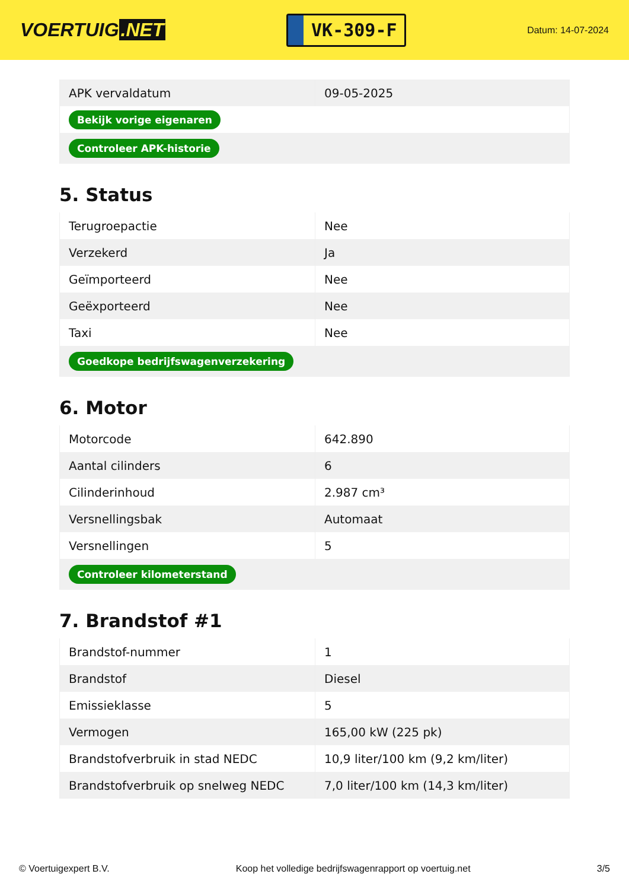VOERTUIG.NET
VK-309-F
Datum: 14-07-2024
| APK vervaldatum | 09-05-2025 |
| Bekijk vorige eigenaren | |
| Controleer APK-historie | |
5. Status
| Terugroepactie | Nee |
| Verzekerd | Ja |
| Geïmporteerd | Nee |
| Geëxporteerd | Nee |
| Taxi | Nee |
| Goedkope bedrijfswagenverzekering | |
6. Motor
| Motorcode | 642.890 |
| Aantal cilinders | 6 |
| Cilinderinhoud | 2.987 cm³ |
| Versnellingsbak | Automaat |
| Versnellingen | 5 |
| Controleer kilometerstand | |
7. Brandstof #1
| Brandstof-nummer | 1 |
| Brandstof | Diesel |
| Emissieklasse | 5 |
| Vermogen | 165,00 kW (225 pk) |
| Brandstofverbruik in stad NEDC | 10,9 liter/100 km (9,2 km/liter) |
| Brandstofverbruik op snelweg NEDC | 7,0 liter/100 km (14,3 km/liter) |
© Voertuigexpert B.V. Koop het volledige bedrijfswagenrapport op voertuig.net 3/5